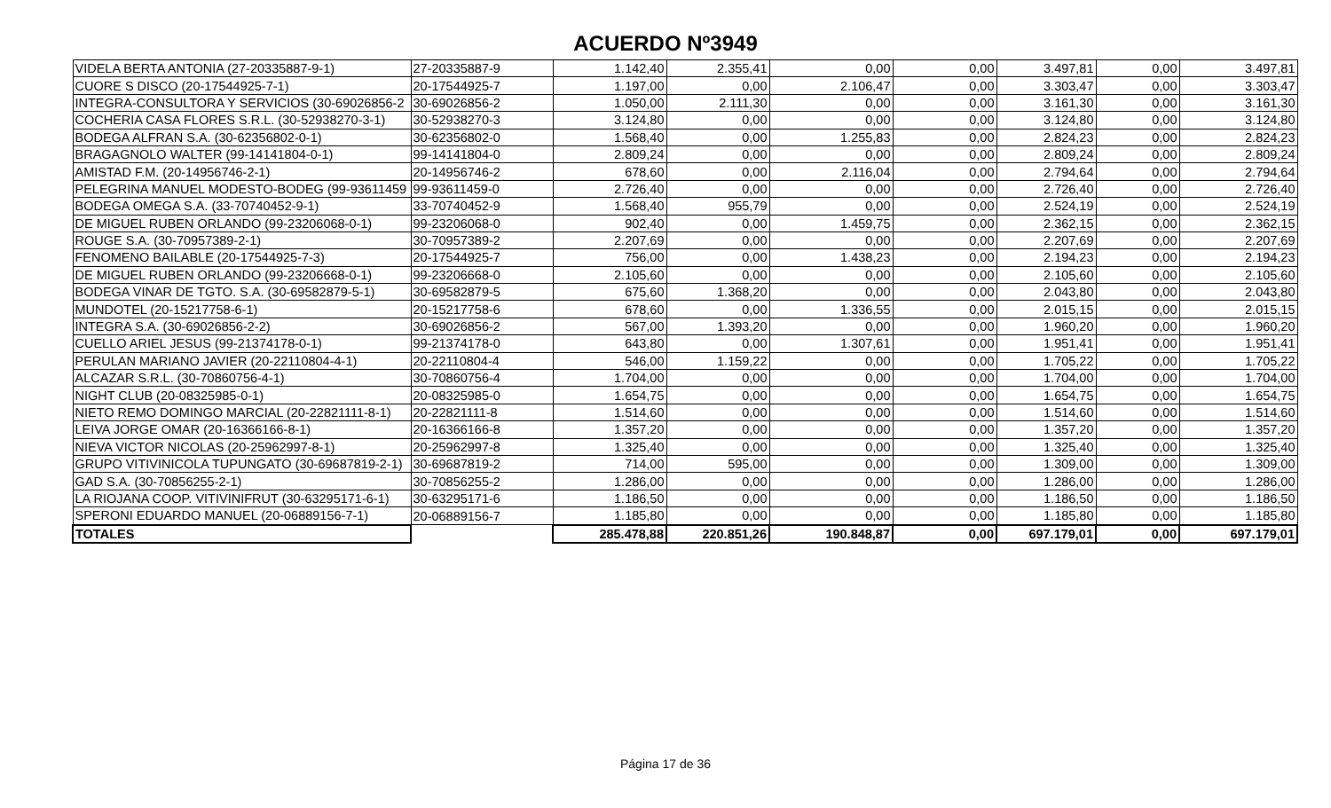ACUERDO Nº3949
| VIDELA BERTA ANTONIA (27-20335887-9-1) | 27-20335887-9 | 1.142,40 | 2.355,41 | 0,00 | 0,00 | 3.497,81 | 0,00 | 3.497,81 |
| CUORE S DISCO (20-17544925-7-1) | 20-17544925-7 | 1.197,00 | 0,00 | 2.106,47 | 0,00 | 3.303,47 | 0,00 | 3.303,47 |
| INTEGRA-CONSULTORA Y SERVICIOS (30-69026856-2 | 30-69026856-2 | 1.050,00 | 2.111,30 | 0,00 | 0,00 | 3.161,30 | 0,00 | 3.161,30 |
| COCHERIA CASA FLORES S.R.L. (30-52938270-3-1) | 30-52938270-3 | 3.124,80 | 0,00 | 0,00 | 0,00 | 3.124,80 | 0,00 | 3.124,80 |
| BODEGA ALFRAN S.A. (30-62356802-0-1) | 30-62356802-0 | 1.568,40 | 0,00 | 1.255,83 | 0,00 | 2.824,23 | 0,00 | 2.824,23 |
| BRAGAGNOLO WALTER (99-14141804-0-1) | 99-14141804-0 | 2.809,24 | 0,00 | 0,00 | 0,00 | 2.809,24 | 0,00 | 2.809,24 |
| AMISTAD F.M. (20-14956746-2-1) | 20-14956746-2 | 678,60 | 0,00 | 2.116,04 | 0,00 | 2.794,64 | 0,00 | 2.794,64 |
| PELEGRINA MANUEL MODESTO-BODEG (99-93611459 | 99-93611459-0 | 2.726,40 | 0,00 | 0,00 | 0,00 | 2.726,40 | 0,00 | 2.726,40 |
| BODEGA OMEGA S.A. (33-70740452-9-1) | 33-70740452-9 | 1.568,40 | 955,79 | 0,00 | 0,00 | 2.524,19 | 0,00 | 2.524,19 |
| DE MIGUEL RUBEN ORLANDO (99-23206068-0-1) | 99-23206068-0 | 902,40 | 0,00 | 1.459,75 | 0,00 | 2.362,15 | 0,00 | 2.362,15 |
| ROUGE S.A. (30-70957389-2-1) | 30-70957389-2 | 2.207,69 | 0,00 | 0,00 | 0,00 | 2.207,69 | 0,00 | 2.207,69 |
| FENOMENO BAILABLE (20-17544925-7-3) | 20-17544925-7 | 756,00 | 0,00 | 1.438,23 | 0,00 | 2.194,23 | 0,00 | 2.194,23 |
| DE MIGUEL RUBEN ORLANDO (99-23206668-0-1) | 99-23206668-0 | 2.105,60 | 0,00 | 0,00 | 0,00 | 2.105,60 | 0,00 | 2.105,60 |
| BODEGA VINAR DE TGTO. S.A. (30-69582879-5-1) | 30-69582879-5 | 675,60 | 1.368,20 | 0,00 | 0,00 | 2.043,80 | 0,00 | 2.043,80 |
| MUNDOTEL (20-15217758-6-1) | 20-15217758-6 | 678,60 | 0,00 | 1.336,55 | 0,00 | 2.015,15 | 0,00 | 2.015,15 |
| INTEGRA S.A. (30-69026856-2-2) | 30-69026856-2 | 567,00 | 1.393,20 | 0,00 | 0,00 | 1.960,20 | 0,00 | 1.960,20 |
| CUELLO ARIEL JESUS (99-21374178-0-1) | 99-21374178-0 | 643,80 | 0,00 | 1.307,61 | 0,00 | 1.951,41 | 0,00 | 1.951,41 |
| PERULAN MARIANO JAVIER (20-22110804-4-1) | 20-22110804-4 | 546,00 | 1.159,22 | 0,00 | 0,00 | 1.705,22 | 0,00 | 1.705,22 |
| ALCAZAR S.R.L. (30-70860756-4-1) | 30-70860756-4 | 1.704,00 | 0,00 | 0,00 | 0,00 | 1.704,00 | 0,00 | 1.704,00 |
| NIGHT CLUB (20-08325985-0-1) | 20-08325985-0 | 1.654,75 | 0,00 | 0,00 | 0,00 | 1.654,75 | 0,00 | 1.654,75 |
| NIETO REMO DOMINGO MARCIAL (20-22821111-8-1) | 20-22821111-8 | 1.514,60 | 0,00 | 0,00 | 0,00 | 1.514,60 | 0,00 | 1.514,60 |
| LEIVA JORGE OMAR (20-16366166-8-1) | 20-16366166-8 | 1.357,20 | 0,00 | 0,00 | 0,00 | 1.357,20 | 0,00 | 1.357,20 |
| NIEVA VICTOR NICOLAS (20-25962997-8-1) | 20-25962997-8 | 1.325,40 | 0,00 | 0,00 | 0,00 | 1.325,40 | 0,00 | 1.325,40 |
| GRUPO VITIVINICOLA TUPUNGATO (30-69687819-2-1) | 30-69687819-2 | 714,00 | 595,00 | 0,00 | 0,00 | 1.309,00 | 0,00 | 1.309,00 |
| GAD S.A. (30-70856255-2-1) | 30-70856255-2 | 1.286,00 | 0,00 | 0,00 | 0,00 | 1.286,00 | 0,00 | 1.286,00 |
| LA RIOJANA COOP. VITIVINIFRUT (30-63295171-6-1) | 30-63295171-6 | 1.186,50 | 0,00 | 0,00 | 0,00 | 1.186,50 | 0,00 | 1.186,50 |
| SPERONI EDUARDO MANUEL (20-06889156-7-1) | 20-06889156-7 | 1.185,80 | 0,00 | 0,00 | 0,00 | 1.185,80 | 0,00 | 1.185,80 |
| TOTALES | | 285.478,88 | 220.851,26 | 190.848,87 | 0,00 | 697.179,01 | 0,00 | 697.179,01 |
Página 17 de 36